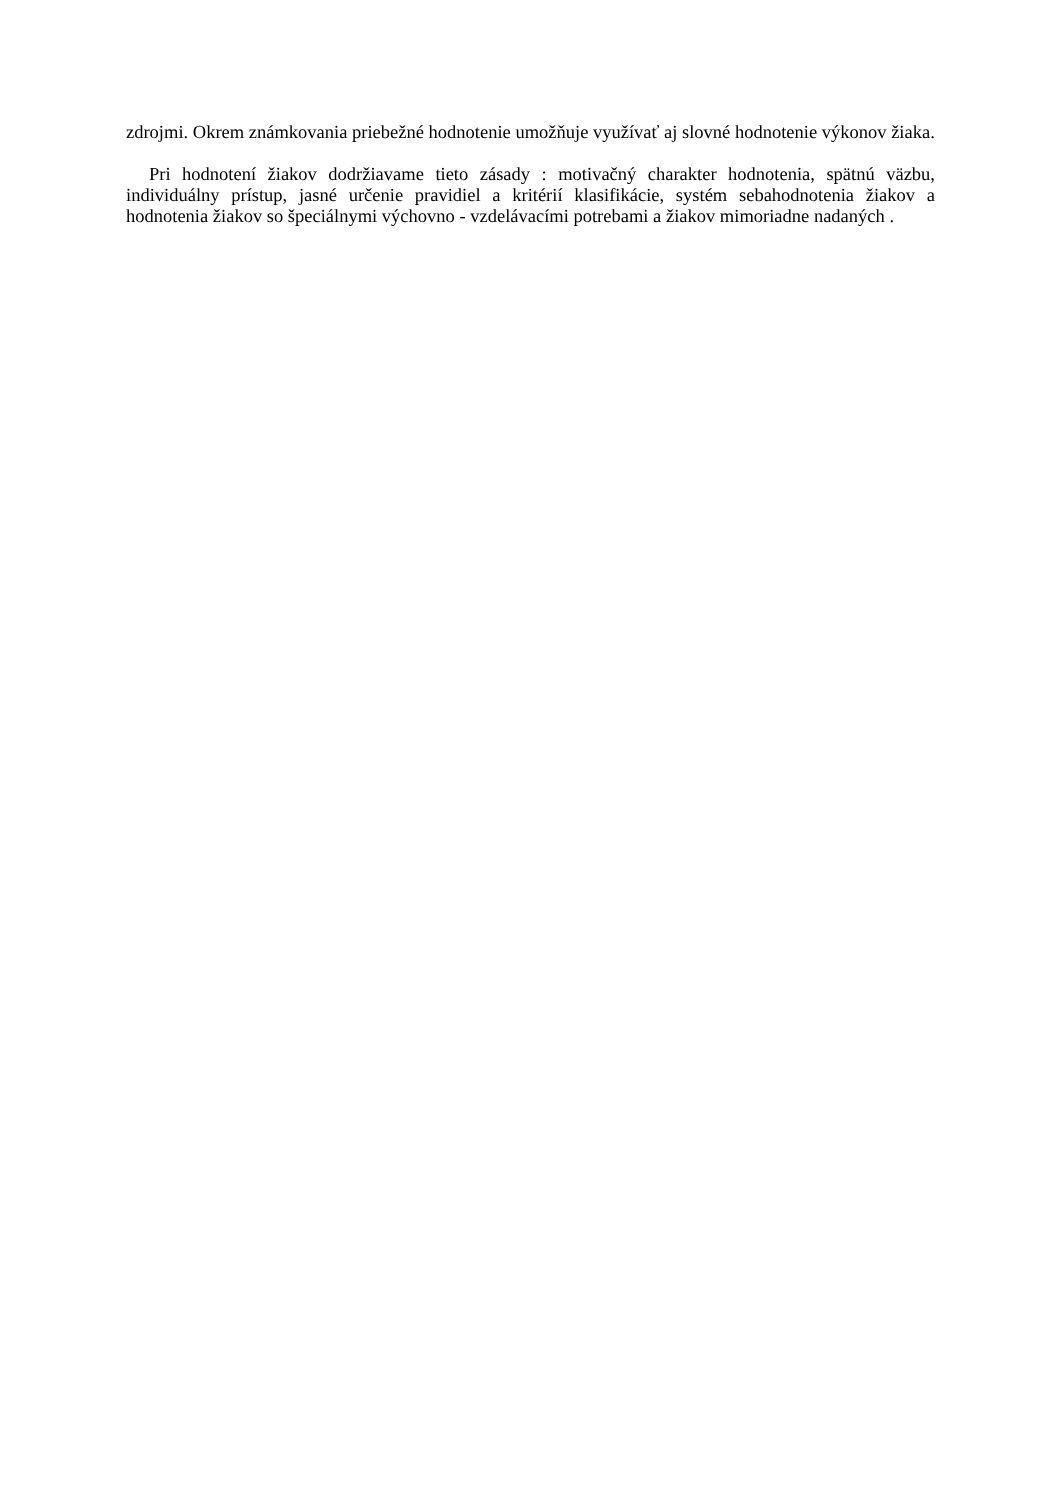zdrojmi. Okrem známkovania priebežné hodnotenie umožňuje využívať aj slovné hodnotenie výkonov žiaka.
Pri hodnotení žiakov dodržiavame tieto zásady : motivačný charakter hodnotenia, spätnú väzbu, individuálny prístup, jasné určenie pravidiel a kritérií klasifikácie, systém sebahodnotenia žiakov a hodnotenia žiakov so špeciálnymi výchovno - vzdelávacími potrebami a žiakov mimoriadne nadaných .